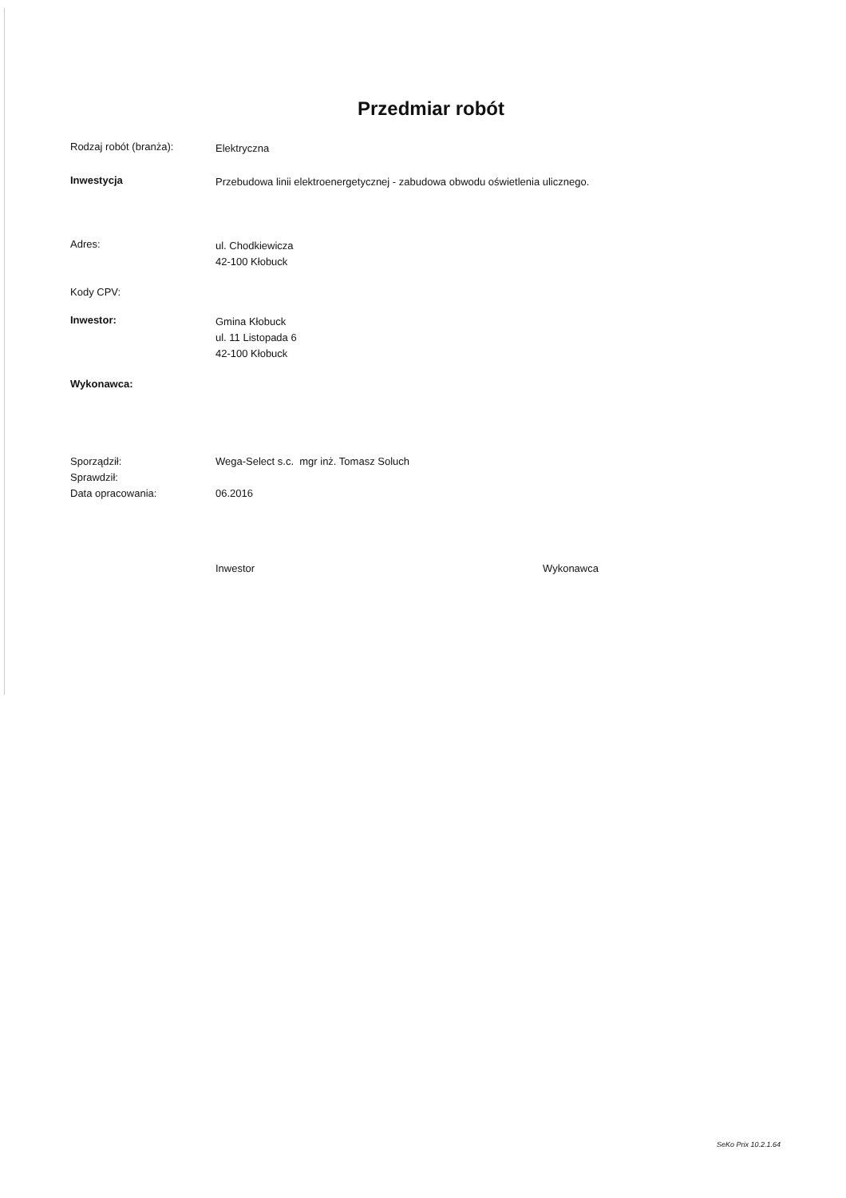Przedmiar robót
Rodzaj robót (branża):
Elektryczna
Inwestycja
Przebudowa linii elektroenergetycznej - zabudowa obwodu oświetlenia ulicznego.
Adres:
ul. Chodkiewicza
42-100 Kłobuck
Kody CPV:
Inwestor:
Gmina Kłobuck
ul. 11 Listopada 6
42-100 Kłobuck
Wykonawca:
Sporządził:
Sprawdził:
Data opracowania:
Wega-Select s.c. mgr inż. Tomasz Soluch
06.2016
Inwestor Wykonawca
SeKo Prix 10.2.1.64